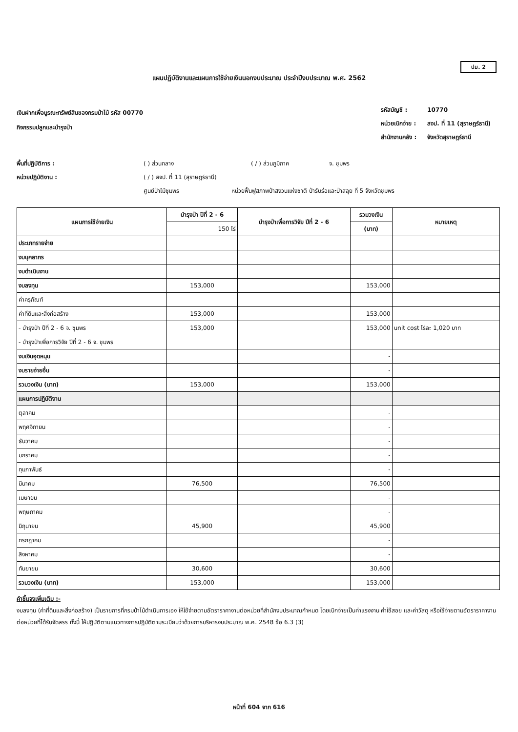ปม. 2
แผนปฏิบัติงานและแผนการใช้จ่ายเงินนอกงบประมาณ ประจำปีงบประมาณ พ.ศ. 2562
เงินฝากเพื่อบูรณะทรัพย์สินของกรมป่าไม้ รหัส 00770
กิจกรรมปลูกและบำรุงป่า
| รหัสบัญชี : | 10770 |
| หน่วยเบิกจ่าย : | สจป. ที่ 11 (สุราษฎร์ธานี) |
| สำนักงานคลัง : | จังหวัดสุราษฎร์ธานี |
พื้นที่ปฏิบัติการ : ( ) ส่วนกลาง ( / ) ส่วนภูมิภาค จ. ชุมพร
หน่วยปฏิบัติงาน : ( / ) สจป. ที่ 11 (สุราษฎร์ธานี)
ศูนย์ป่าไม้ชุมพร หน่วยฟื้นฟูสภาพป่าสงวนแห่งชาติ ป่ารับร่อและป่าสลุย ที่ 5 จังหวัดชุมพร
| แผนการใช้จ่ายเงิน | บำรุงป่า ปีที่ 2 - 6 | บำรุงป่าเพื่อการวิจัย ปีที่ 2 - 6 | รวมวงเงิน | หมายเหตุ |
| --- | --- | --- | --- | --- |
| | 150 ไร่ | | (บาท) | |
| ประเภทรายจ่าย | | | | |
| งบบุคลากร | | | | |
| งบดำเนินงาน | | | | |
| งบลงทุน | 153,000 | | 153,000 | |
| ค่าครุภัณฑ์ | | | | |
| ค่าที่ดินและสิ่งก่อสร้าง | 153,000 | | 153,000 | |
| - บำรุงป่า ปีที่ 2 - 6 จ. ชุมพร | 153,000 | | 153,000 | unit cost ไร่ละ 1,020 บาท |
| - บำรุงป่าเพื่อการวิจัย ปีที่ 2 - 6 จ. ชุมพร | | | | |
| งบเงินอุดหนุน | | | - | |
| งบรายจ่ายอื่น | | | - | |
| รวมวงเงิน (บาท) | 153,000 | | 153,000 | |
| แผนการปฏิบัติงาน | | | | |
| ตุลาคม | | | - | |
| พฤศจิกายน | | | - | |
| ธันวาคม | | | - | |
| มกราคม | | | - | |
| กุมภาพันธ์ | | | - | |
| มีนาคม | 76,500 | | 76,500 | |
| เมษายน | | | - | |
| พฤษภาคม | | | - | |
| มิถุนายน | 45,900 | | 45,900 | |
| กรกฎาคม | | | - | |
| สิงหาคม | | | - | |
| กันยายน | 30,600 | | 30,600 | |
| รวมวงเงิน (บาท) | 153,000 | | 153,000 | |
คำชี้แจงเพิ่มเติม :-
งบลงทุน (ค่าที่ดินและสิ่งก่อสร้าง) เป็นรายการที่กรมป่าไม้ดำเนินการเอง ให้ใช้จ่ายตามอัตราราคางานต่อหน่วยที่สำนักงบประมาณกำหนด โดยเบิกจ่ายเป็นค่าแรงงาน ค่าใช้สอย และค่าวัสดุ หรือใช้จ่ายตามอัตราราคางานต่อหน่วยที่ได้รับจัดสรร ทั้งนี้ ให้ปฏิบัติตามแนวทางการปฏิบัติตามระเบียบว่าด้วยการบริหารงบประมาณ พ.ศ. 2548 ข้อ 6.3 (3)
หน้าที่ 604 จาก 616